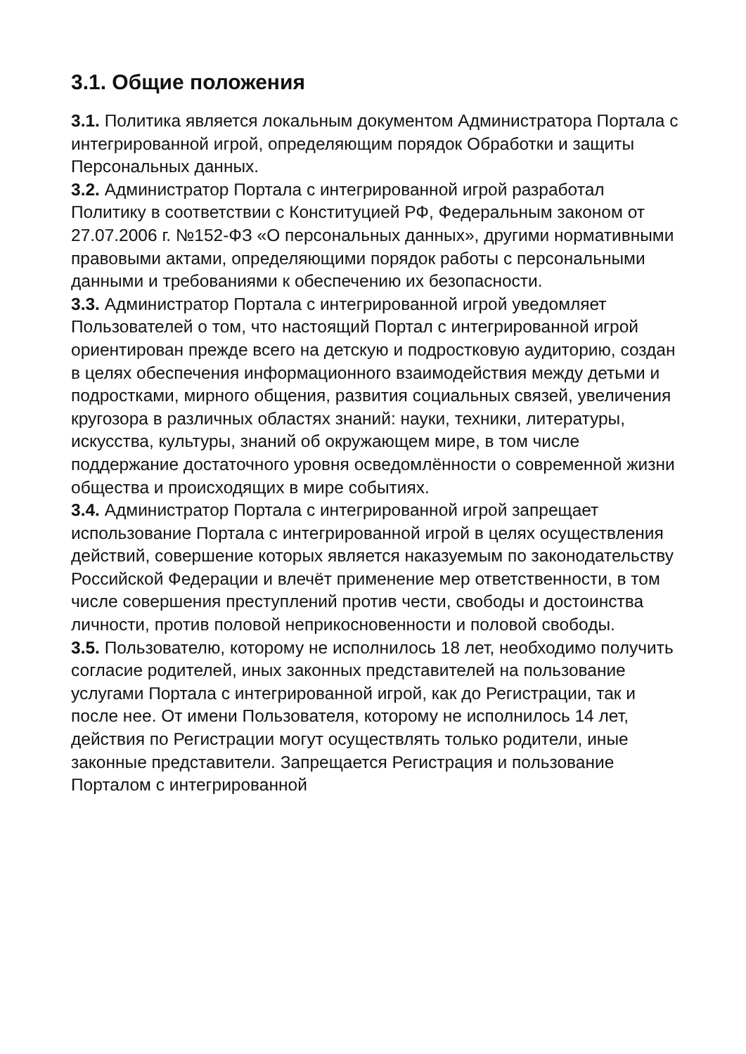3.1. Общие положения
3.1. Политика является локальным документом Администратора Портала с интегрированной игрой, определяющим порядок Обработки и защиты Персональных данных.
3.2. Администратор Портала с интегрированной игрой разработал Политику в соответствии с Конституцией РФ, Федеральным законом от 27.07.2006 г. №152-ФЗ «О персональных данных», другими нормативными правовыми актами, определяющими порядок работы с персональными данными и требованиями к обеспечению их безопасности.
3.3. Администратор Портала с интегрированной игрой уведомляет Пользователей о том, что настоящий Портал с интегрированной игрой ориентирован прежде всего на детскую и подростковую аудиторию, создан в целях обеспечения информационного взаимодействия между детьми и подростками, мирного общения, развития социальных связей, увеличения кругозора в различных областях знаний: науки, техники, литературы, искусства, культуры, знаний об окружающем мире, в том числе поддержание достаточного уровня осведомлённости о современной жизни общества и происходящих в мире событиях.
3.4. Администратор Портала с интегрированной игрой запрещает использование Портала с интегрированной игрой в целях осуществления действий, совершение которых является наказуемым по законодательству Российской Федерации и влечёт применение мер ответственности, в том числе совершения преступлений против чести, свободы и достоинства личности, против половой неприкосновенности и половой свободы.
3.5. Пользователю, которому не исполнилось 18 лет, необходимо получить согласие родителей, иных законных представителей на пользование услугами Портала с интегрированной игрой, как до Регистрации, так и после нее. От имени Пользователя, которому не исполнилось 14 лет, действия по Регистрации могут осуществлять только родители, иные законные представители. Запрещается Регистрация и пользование Порталом с интегрированной